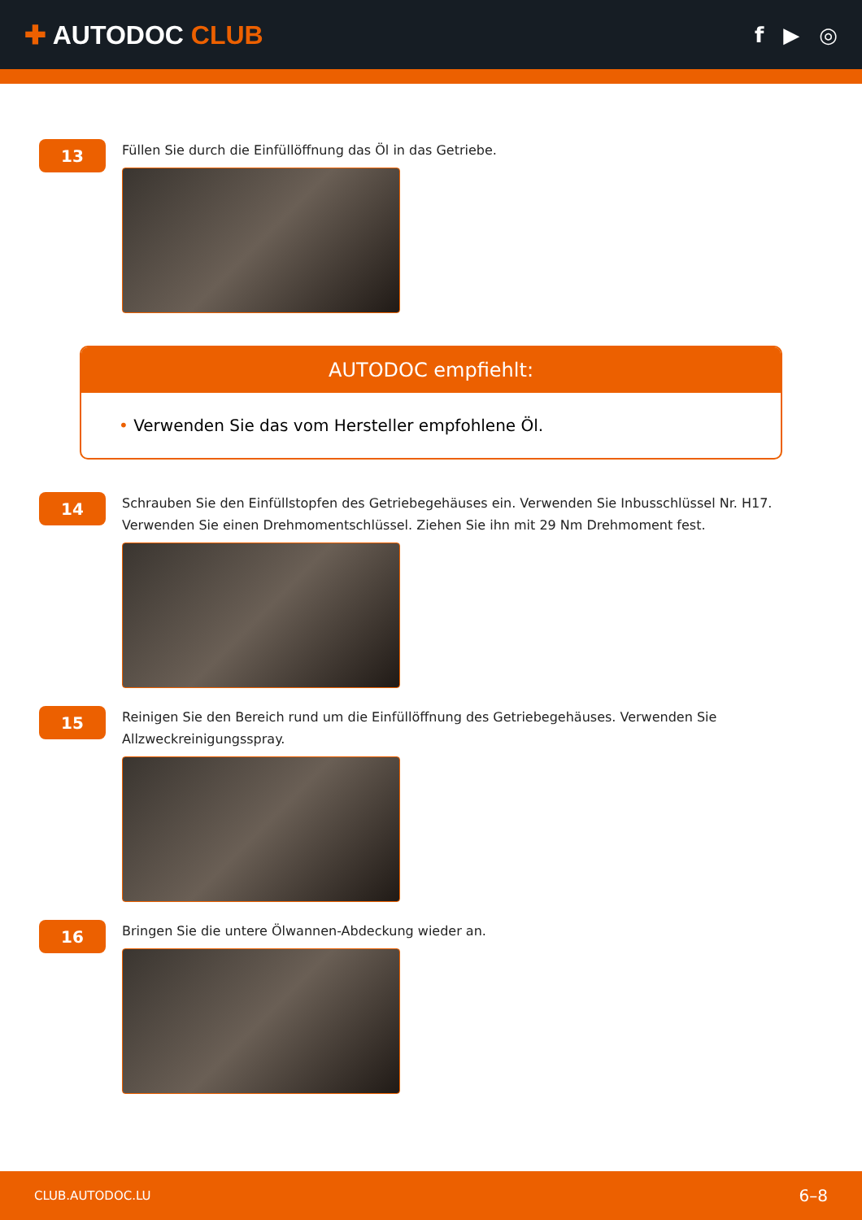✚ AUTODOC CLUB
f ▶ ◎
13
Füllen Sie durch die Einfüllöffnung das Öl in das Getriebe.
AUTODOC empfiehlt:
• Verwenden Sie das vom Hersteller empfohlene Öl.
14
Schrauben Sie den Einfüllstopfen des Getriebegehäuses ein. Verwenden Sie Inbusschlüssel Nr. H17. Verwenden Sie einen Drehmomentschlüssel. Ziehen Sie ihn mit 29 Nm Drehmoment fest.
15
Reinigen Sie den Bereich rund um die Einfüllöffnung des Getriebegehäuses. Verwenden Sie Allzweckreinigungsspray.
16
Bringen Sie die untere Ölwannen-Abdeckung wieder an.
CLUB.AUTODOC.LU 6–8